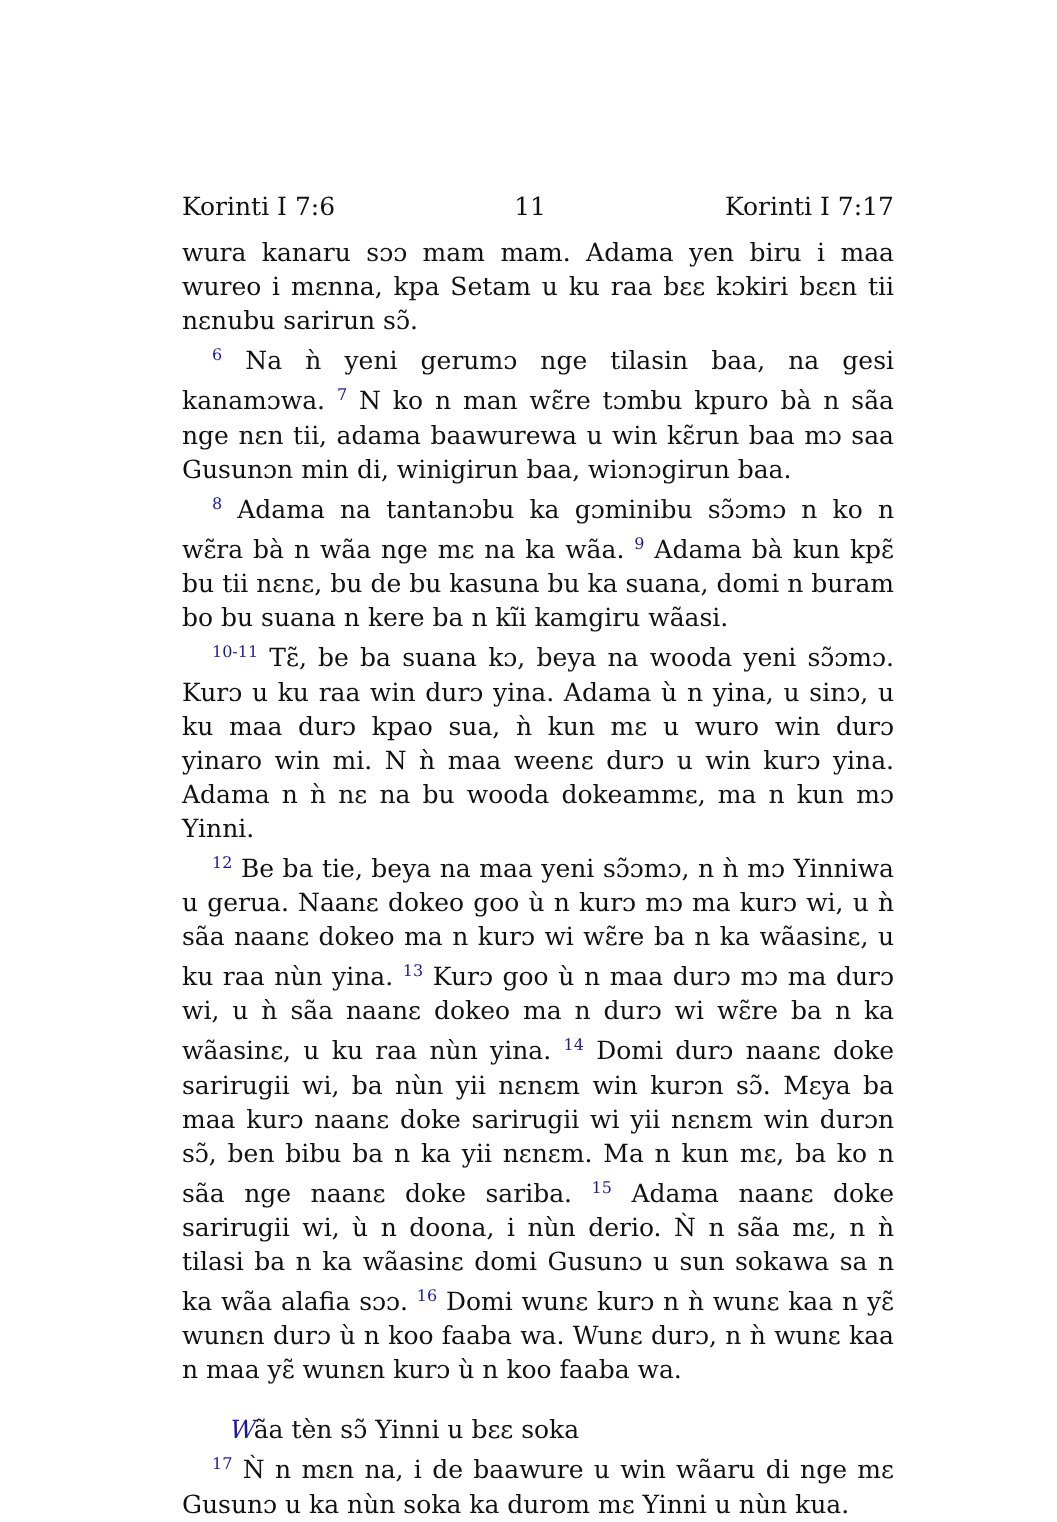Korinti I 7:6 11 Korinti I 7:17
wura kanaru sɔɔ mam mam. Adama yen biru i maa wureo i mɛnna, kpa Setam u ku raa bɛɛ kɔkiri bɛɛn tii nɛnubu sarirun sɔ̃.
<sup>6</sup> Na ǹ yeni gerumɔ nge tilasin baa, na gesi kanamɔwa. <sup>7</sup> N ko n man wɛ̃re tɔmbu kpuro bà n sãa nge nɛn tii, adama baawurewa u win kɛ̃run baa mɔ saa Gusunɔn min di, winigirun baa, wiɔnɔgirun baa.
<sup>8</sup> Adama na tantanɔbu ka gɔminibu sɔ̃ɔmɔ n ko n wɛ̃ra bà n wãa nge mɛ na ka wãa. <sup>9</sup> Adama bà kun kpɛ̃ bu tii nɛnɛ, bu de bu kasuna bu ka suana, domi n buram bo bu suana n kere ba n kĩi kamgiru wãasi.
<sup>10-11</sup> Tɛ̃, be ba suana kɔ, beya na wooda yeni sɔ̃ɔmɔ. Kurɔ u ku raa win durɔ yina. Adama ù n yina, u sinɔ, u ku maa durɔ kpao sua, ǹ kun mɛ u wuro win durɔ yinaro win mi. N ǹ maa weenɛ durɔ u win kurɔ yina. Adama n ǹ nɛ na bu wooda dokeammɛ, ma n kun mɔ Yinni.
<sup>12</sup> Be ba tie, beya na maa yeni sɔ̃ɔmɔ, n ǹ mɔ Yinniwa u gerua. Naanɛ dokeo goo ù n kurɔ mɔ ma kurɔ wi, u ǹ sãa naanɛ dokeo ma n kurɔ wi wɛ̃re ba n ka wãasinɛ, u ku raa nùn yina. <sup>13</sup> Kurɔ goo ù n maa durɔ mɔ ma durɔ wi, u ǹ sãa naanɛ dokeo ma n durɔ wi wɛ̃re ba n ka wãasinɛ, u ku raa nùn yina. <sup>14</sup> Domi durɔ naanɛ doke sarirugii wi, ba nùn yii nɛnɛm win kurɔn sɔ̃. Mɛya ba maa kurɔ naanɛ doke sarirugii wi yii nɛnɛm win durɔn sɔ̃, ben bibu ba n ka yii nɛnɛm. Ma n kun mɛ, ba ko n sãa nge naanɛ doke sariba. <sup>15</sup> Adama naanɛ doke sarirugii wi, ù n doona, i nùn derio. Ǹ n sãa mɛ, n ǹ tilasi ba n ka wãasinɛ domi Gusunɔ u sun sokawa sa n ka wãa alafia sɔɔ. <sup>16</sup> Domi wunɛ kurɔ n ǹ wunɛ kaa n yɛ̃ wunɛn durɔ ù n koo faaba wa. Wunɛ durɔ, n ǹ wunɛ kaa n maa yɛ̃ wunɛn kurɔ ù n koo faaba wa.
Wãa tèn sɔ̃ Yinni u bɛɛ soka
<sup>17</sup> Ǹ n mɛn na, i de baawure u win wãaru di nge mɛ Gusunɔ u ka nùn soka ka durom mɛ Yinni u nùn kua.